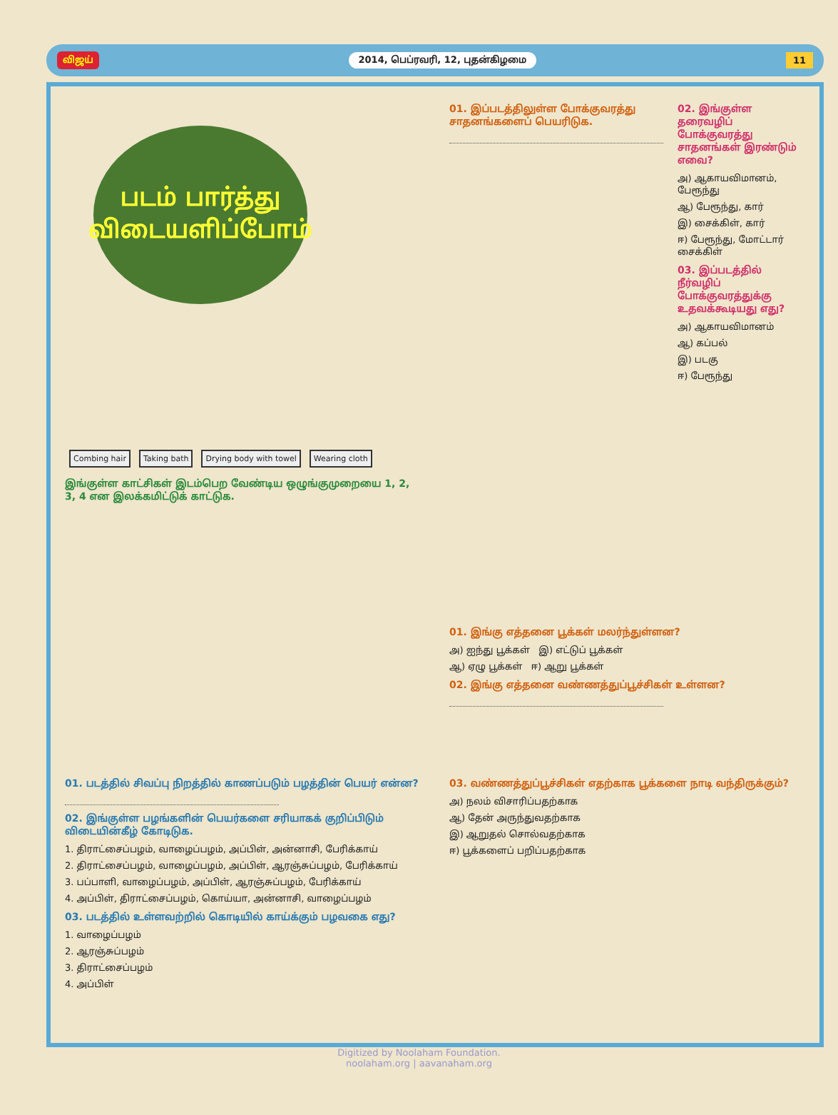விஜய் 2014, பெப்ரவரி, 12, புதன்கிழமை 11
படம் பார்த்து விடையளிப்போம்
01. இப்படத்திலுள்ள போக்குவரத்து சாதனங்களைப் பெயரிடுக.
02. இங்குள்ள தரைவழிப் போக்குவரத்து சாதனங்கள் இரண்டும் எவை?
அ) ஆகாயவிமானம், பேரூந்து
ஆ) பேரூந்து, கார்
இ) சைக்கிள், கார்
ஈ) பேரூந்து, மோட்டார் சைக்கிள்
03. இப்படத்தில் நீர்வழிப் போக்குவரத்துக்கு உதவக்கூடியது எது?
அ) ஆகாயவிமானம்
ஆ) கப்பல்
இ) படகு
ஈ) பேரூந்து
Combing hair Taking bath Drying body with towel Wearing cloth
இங்குள்ள காட்சிகள் இடம்பெற வேண்டிய ஒழுங்குமுறையை 1, 2, 3, 4 என இலக்கமிட்டுக் காட்டுக.
01. இங்கு எத்தனை பூக்கள் மலர்ந்துள்ளன?
அ) ஐந்து பூக்கள் இ) எட்டுப் பூக்கள்
ஆ) ஏழு பூக்கள் ஈ) ஆறு பூக்கள்
02. இங்கு எத்தனை வண்ணத்துப்பூச்சிகள் உள்ளன?
01. படத்தில் சிவப்பு நிறத்தில் காணப்படும் பழத்தின் பெயர் என்ன?
02. இங்குள்ள பழங்களின் பெயர்களை சரியாகக் குறிப்பிடும் விடையின்கீழ் கோடிடுக.
1. திராட்சைப்பழம், வாழைப்பழம், அப்பிள், அன்னாசி, பேரிக்காய்
2. திராட்சைப்பழம், வாழைப்பழம், அப்பிள், ஆரஞ்சுப்பழம், பேரிக்காய்
3. பப்பாளி, வாழைப்பழம், அப்பிள், ஆரஞ்சுப்பழம், பேரிக்காய்
4. அப்பிள், திராட்சைப்பழம், கொய்யா, அன்னாசி, வாழைப்பழம்
03. படத்தில் உள்ளவற்றில் கொடியில் காய்க்கும் பழவகை எது?
1. வாழைப்பழம்
2. ஆரஞ்சுப்பழம்
3. திராட்சைப்பழம்
4. அப்பிள்
03. வண்ணத்துப்பூச்சிகள் எதற்காக பூக்களை நாடி வந்திருக்கும்?
அ) நலம் விசாரிப்பதற்காக
ஆ) தேன் அருந்துவதற்காக
இ) ஆறுதல் சொல்வதற்காக
ஈ) பூக்களைப் பறிப்பதற்காக
Digitized by Noolaham Foundation.
noolaham.org | aavanaham.org